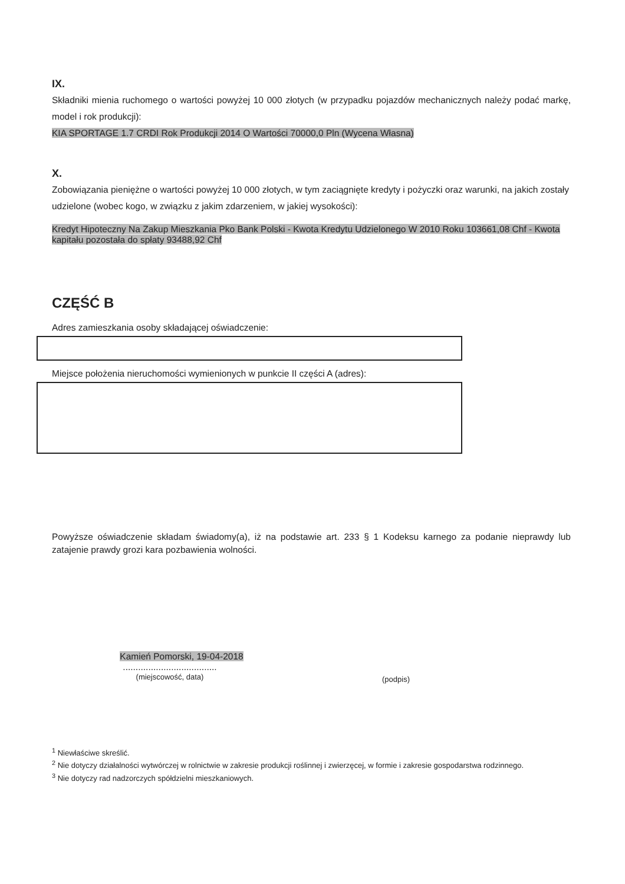IX.
Składniki mienia ruchomego o wartości powyżej 10 000 złotych (w przypadku pojazdów mechanicznych należy podać markę, model i rok produkcji):
KIA SPORTAGE 1.7 CRDI Rok Produkcji 2014 O Wartości 70000,0 Pln (Wycena Własna)
X.
Zobowiązania pieniężne o wartości powyżej 10 000 złotych, w tym zaciągnięte kredyty i pożyczki oraz warunki, na jakich zostały udzielone (wobec kogo, w związku z jakim zdarzeniem, w jakiej wysokości):
Kredyt Hipoteczny Na Zakup Mieszkania Pko Bank Polski - Kwota Kredytu Udzielonego W 2010 Roku 103661,08 Chf - Kwota kapitału pozostała do spłaty 93488,92 Chf
CZĘŚĆ B
Adres zamieszkania osoby składającej oświadczenie:
Miejsce położenia nieruchomości wymienionych w punkcie II części A (adres):
Powyższe oświadczenie składam świadomy(a), iż na podstawie art. 233 § 1 Kodeksu karnego za podanie nieprawdy lub zatajenie prawdy grozi kara pozbawienia wolności.
Kamień Pomorski, 19-04-2018
.....................................
(miejscowość, data)
(podpis)
<sup>1</sup> Niewłaściwe skreślić.
<sup>2</sup> Nie dotyczy działalności wytwórczej w rolnictwie w zakresie produkcji roślinnej i zwierzęcej, w formie i zakresie gospodarstwa rodzinnego.
<sup>3</sup> Nie dotyczy rad nadzorczych spółdzielni mieszkaniowych.